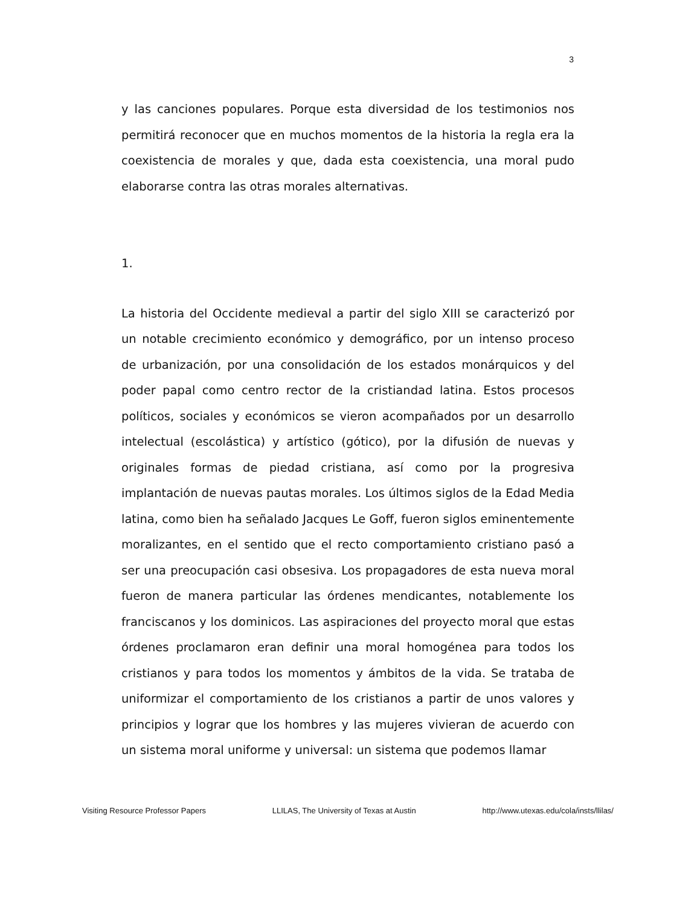3
y las canciones populares. Porque esta diversidad de los testimonios nos permitirá reconocer que en muchos momentos de la historia la regla era la coexistencia de morales y que, dada esta coexistencia, una moral pudo elaborarse contra las otras morales alternativas.
1.
La historia del Occidente medieval a partir del siglo XIII se caracterizó por un notable crecimiento económico y demográfico, por un intenso proceso de urbanización, por una consolidación de los estados monárquicos y del poder papal como centro rector de la cristiandad latina. Estos procesos políticos, sociales y económicos se vieron acompañados por un desarrollo intelectual (escolástica) y artístico (gótico), por la difusión de nuevas y originales formas de piedad cristiana, así como por la progresiva implantación de nuevas pautas morales. Los últimos siglos de la Edad Media latina, como bien ha señalado Jacques Le Goff, fueron siglos eminentemente moralizantes, en el sentido que el recto comportamiento cristiano pasó a ser una preocupación casi obsesiva. Los propagadores de esta nueva moral fueron de manera particular las órdenes mendicantes, notablemente los franciscanos y los dominicos. Las aspiraciones del proyecto moral que estas órdenes proclamaron eran definir una moral homogénea para todos los cristianos y para todos los momentos y ámbitos de la vida. Se trataba de uniformizar el comportamiento de los cristianos a partir de unos valores y principios y lograr que los hombres y las mujeres vivieran de acuerdo con un sistema moral uniforme y universal: un sistema que podemos llamar
Visiting Resource Professor Papers LLILAS, The University of Texas at Austin http://www.utexas.edu/cola/insts/llilas/